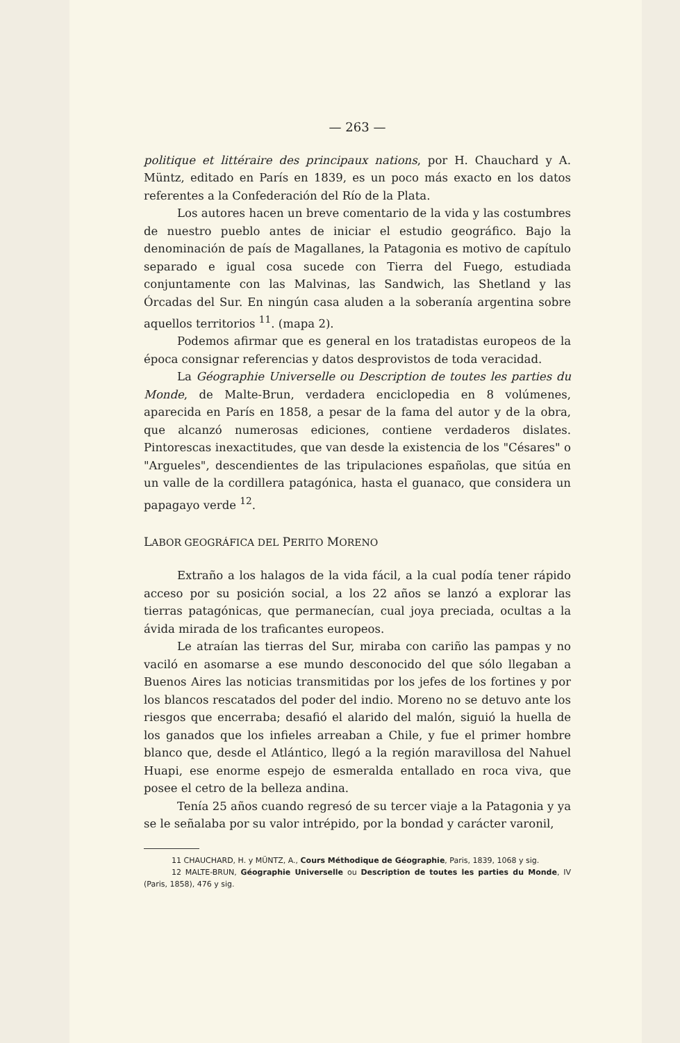— 263 —
politique et littéraire des principaux nations, por H. Chauchard y A. Müntz, editado en París en 1839, es un poco más exacto en los datos referentes a la Confederación del Río de la Plata.
Los autores hacen un breve comentario de la vida y las costumbres de nuestro pueblo antes de iniciar el estudio geográfico. Bajo la denominación de país de Magallanes, la Patagonia es motivo de capítulo separado e igual cosa sucede con Tierra del Fuego, estudiada conjuntamente con las Malvinas, las Sandwich, las Shetland y las Órcadas del Sur. En ningún casa aluden a la soberanía argentina sobre aquellos territorios <sup>11</sup>. (mapa 2).
Podemos afirmar que es general en los tratadistas europeos de la época consignar referencias y datos desprovistos de toda veracidad.
La Géographie Universelle ou Description de toutes les parties du Monde, de Malte-Brun, verdadera enciclopedia en 8 volúmenes, aparecida en París en 1858, a pesar de la fama del autor y de la obra, que alcanzó numerosas ediciones, contiene verdaderos dislates. Pintorescas inexactitudes, que van desde la existencia de los "Césares" o "Argueles", descendientes de las tripulaciones españolas, que sitúa en un valle de la cordillera patagónica, hasta el guanaco, que considera un papagayo verde <sup>12</sup>.
LABOR GEOGRÁFICA DEL PERITO MORENO
Extraño a los halagos de la vida fácil, a la cual podía tener rápido acceso por su posición social, a los 22 años se lanzó a explorar las tierras patagónicas, que permanecían, cual joya preciada, ocultas a la ávida mirada de los traficantes europeos.
Le atraían las tierras del Sur, miraba con cariño las pampas y no vaciló en asomarse a ese mundo desconocido del que sólo llegaban a Buenos Aires las noticias transmitidas por los jefes de los fortines y por los blancos rescatados del poder del indio. Moreno no se detuvo ante los riesgos que encerraba; desafió el alarido del malón, siguió la huella de los ganados que los infieles arreaban a Chile, y fue el primer hombre blanco que, desde el Atlántico, llegó a la región maravillosa del Nahuel Huapi, ese enorme espejo de esmeralda entallado en roca viva, que posee el cetro de la belleza andina.
Tenía 25 años cuando regresó de su tercer viaje a la Patagonia y ya se le señalaba por su valor intrépido, por la bondad y carácter varonil,
11 CHAUCHARD, H. y MÜNTZ, A., Cours Méthodique de Géographie, Paris, 1839, 1068 y sig.
12 MALTE-BRUN, Géographie Universelle ou Description de toutes les parties du Monde, IV (Paris, 1858), 476 y sig.